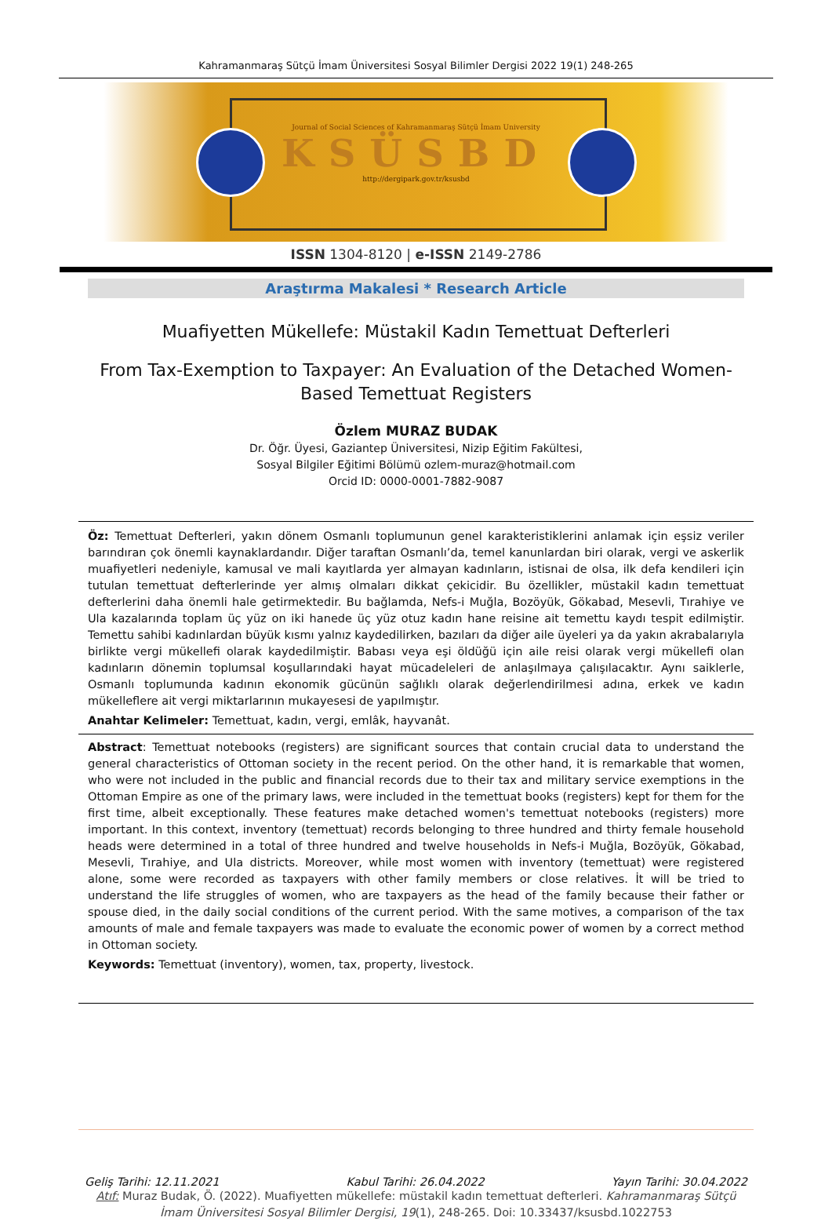Kahramanmaraş Sütçü İmam Üniversitesi Sosyal Bilimler Dergisi 2022 19(1) 248-265
Journal of Social Sciences of Kahramanmaraş Sütçü İmam University
KSÜSBD
http://dergipark.gov.tr/ksusbd
ISSN 1304-8120 | e-ISSN 2149-2786
Araştırma Makalesi * Research Article
Muafiyetten Mükellefe: Müstakil Kadın Temettuat Defterleri
From Tax-Exemption to Taxpayer: An Evaluation of the Detached Women-Based Temettuat Registers
Özlem MURAZ BUDAK
Dr. Öğr. Üyesi, Gaziantep Üniversitesi, Nizip Eğitim Fakültesi,
Sosyal Bilgiler Eğitimi Bölümü ozlem-muraz@hotmail.com
Orcid ID: 0000-0001-7882-9087
Öz: Temettuat Defterleri, yakın dönem Osmanlı toplumunun genel karakteristiklerini anlamak için eşsiz veriler barındıran çok önemli kaynaklardandır. Diğer taraftan Osmanlı’da, temel kanunlardan biri olarak, vergi ve askerlik muafiyetleri nedeniyle, kamusal ve mali kayıtlarda yer almayan kadınların, istisnai de olsa, ilk defa kendileri için tutulan temettuat defterlerinde yer almış olmaları dikkat çekicidir. Bu özellikler, müstakil kadın temettuat defterlerini daha önemli hale getirmektedir. Bu bağlamda, Nefs-i Muğla, Bozöyük, Gökabad, Mesevli, Tırahiye ve Ula kazalarında toplam üç yüz on iki hanede üç yüz otuz kadın hane reisine ait temettu kaydı tespit edilmiştir. Temettu sahibi kadınlardan büyük kısmı yalnız kaydedilirken, bazıları da diğer aile üyeleri ya da yakın akrabalarıyla birlikte vergi mükellefi olarak kaydedilmiştir. Babası veya eşi öldüğü için aile reisi olarak vergi mükellefi olan kadınların dönemin toplumsal koşullarındaki hayat mücadeleleri de anlaşılmaya çalışılacaktır. Aynı saiklerle, Osmanlı toplumunda kadının ekonomik gücünün sağlıklı olarak değerlendirilmesi adına, erkek ve kadın mükelleflere ait vergi miktarlarının mukayesesi de yapılmıştır.
Anahtar Kelimeler: Temettuat, kadın, vergi, emlâk, hayvanât.
Abstract: Temettuat notebooks (registers) are significant sources that contain crucial data to understand the general characteristics of Ottoman society in the recent period. On the other hand, it is remarkable that women, who were not included in the public and financial records due to their tax and military service exemptions in the Ottoman Empire as one of the primary laws, were included in the temettuat books (registers) kept for them for the first time, albeit exceptionally. These features make detached women's temettuat notebooks (registers) more important. In this context, inventory (temettuat) records belonging to three hundred and thirty female household heads were determined in a total of three hundred and twelve households in Nefs-i Muğla, Bozöyük, Gökabad, Mesevli, Tırahiye, and Ula districts. Moreover, while most women with inventory (temettuat) were registered alone, some were recorded as taxpayers with other family members or close relatives. İt will be tried to understand the life struggles of women, who are taxpayers as the head of the family because their father or spouse died, in the daily social conditions of the current period. With the same motives, a comparison of the tax amounts of male and female taxpayers was made to evaluate the economic power of women by a correct method in Ottoman society.
Keywords: Temettuat (inventory), women, tax, property, livestock.
Geliş Tarihi: 12.11.2021 Kabul Tarihi: 26.04.2022 Yayın Tarihi: 30.04.2022
Atıf: Muraz Budak, Ö. (2022). Muafiyetten mükellefe: müstakil kadın temettuat defterleri. Kahramanmaraş Sütçü İmam Üniversitesi Sosyal Bilimler Dergisi, 19(1), 248-265. Doi: 10.33437/ksusbd.1022753